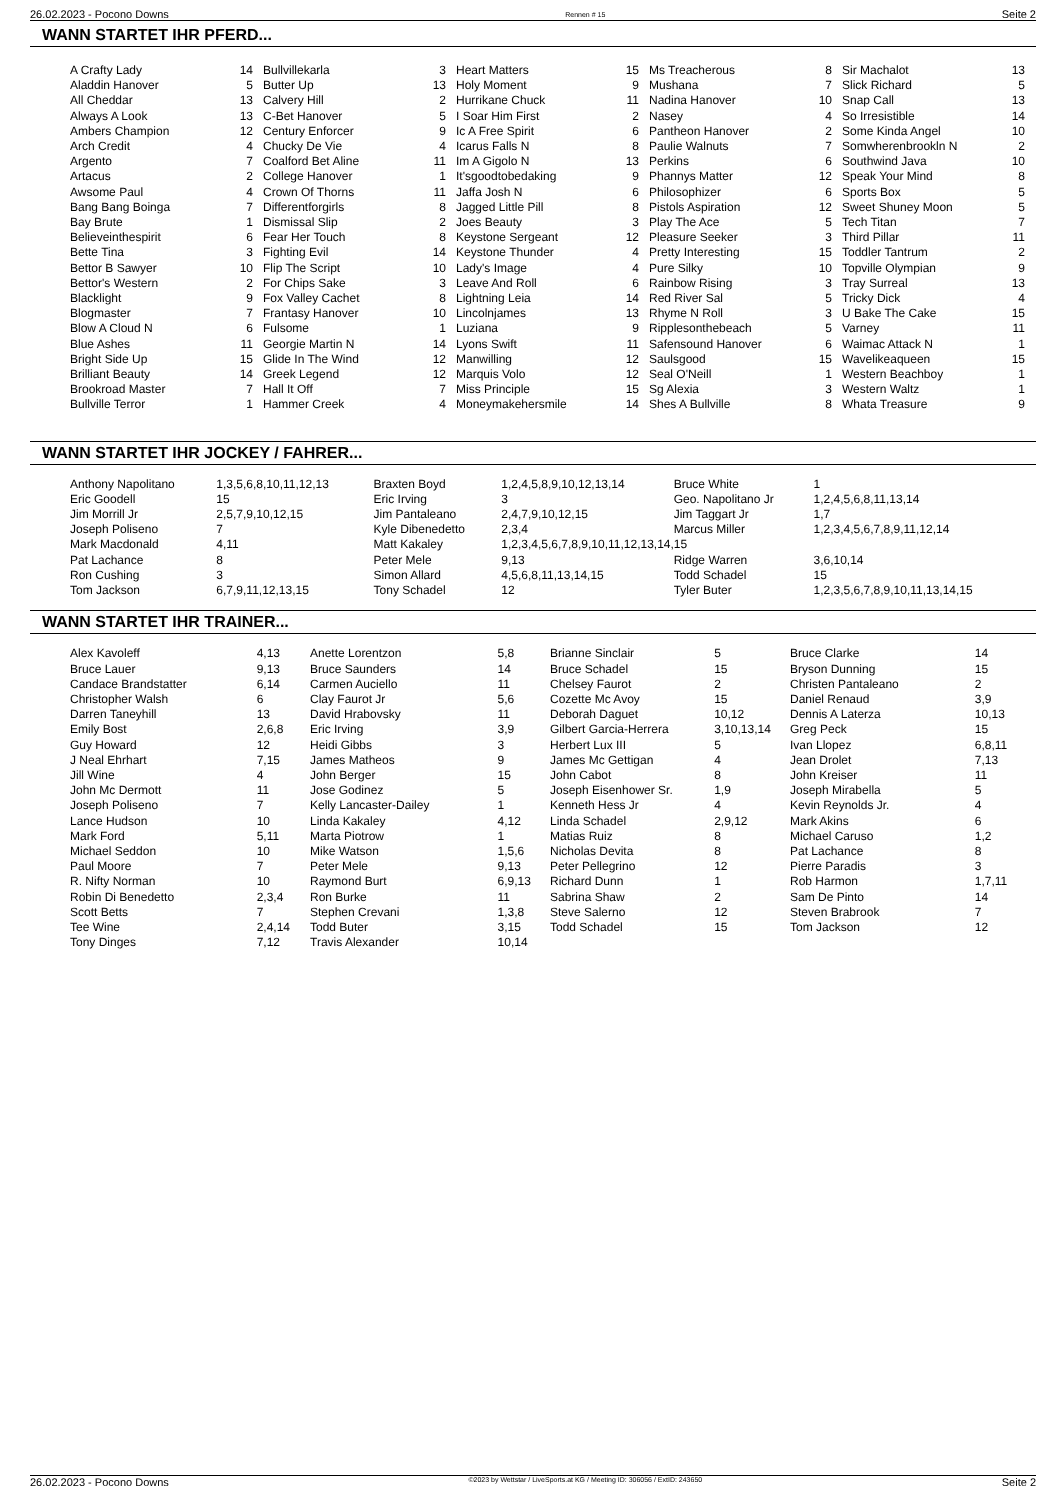26.02.2023 - Pocono Downs Rennen # 15 Seite 2
WANN STARTET IHR PFERD...
| A Crafty Lady | 14 |
| Aladdin Hanover | 5 |
| All Cheddar | 13 |
| Always A Look | 13 |
| Ambers Champion | 12 |
| Arch Credit | 4 |
| Argento | 7 |
| Artacus | 2 |
| Awsome Paul | 4 |
| Bang Bang Boinga | 7 |
| Bay Brute | 1 |
| Believeinthespirit | 6 |
| Bette Tina | 3 |
| Bettor B Sawyer | 10 |
| Bettor's Western | 2 |
| Blacklight | 9 |
| Blogmaster | 7 |
| Blow A Cloud N | 6 |
| Blue Ashes | 11 |
| Bright Side Up | 15 |
| Brilliant Beauty | 14 |
| Brookroad Master | 7 |
| Bullville Terror | 1 |
| Bullvillekarla | 3 |
| Butter Up | 13 |
| Calvery Hill | 2 |
| C-Bet Hanover | 5 |
| Century Enforcer | 9 |
| Chucky De Vie | 4 |
| Coalford Bet Aline | 11 |
| College Hanover | 1 |
| Crown Of Thorns | 11 |
| Differentforgirls | 8 |
| Dismissal Slip | 2 |
| Fear Her Touch | 8 |
| Fighting Evil | 14 |
| Flip The Script | 10 |
| For Chips Sake | 3 |
| Fox Valley Cachet | 8 |
| Frantasy Hanover | 10 |
| Fulsome | 1 |
| Georgie Martin N | 14 |
| Glide In The Wind | 12 |
| Greek Legend | 12 |
| Hall It Off | 7 |
| Hammer Creek | 4 |
| Heart Matters | 15 |
| Holy Moment | 9 |
| Hurrikane Chuck | 11 |
| I Soar Him First | 2 |
| Ic A Free Spirit | 6 |
| Icarus Falls N | 8 |
| Im A Gigolo N | 13 |
| It'sgoodtobedaking | 9 |
| Jaffa Josh N | 6 |
| Jagged Little Pill | 8 |
| Joes Beauty | 3 |
| Keystone Sergeant | 12 |
| Keystone Thunder | 4 |
| Lady's Image | 4 |
| Leave And Roll | 6 |
| Lightning Leia | 14 |
| Lincolnjames | 13 |
| Luziana | 9 |
| Lyons Swift | 11 |
| Manwilling | 12 |
| Marquis Volo | 12 |
| Miss Principle | 15 |
| Moneymakehersmile | 14 |
| Ms Treacherous | 8 |
| Mushana | 7 |
| Nadina Hanover | 10 |
| Nasey | 4 |
| Pantheon Hanover | 2 |
| Paulie Walnuts | 7 |
| Perkins | 6 |
| Phannys Matter | 12 |
| Philosophizer | 6 |
| Pistols Aspiration | 12 |
| Play The Ace | 5 |
| Pleasure Seeker | 3 |
| Pretty Interesting | 15 |
| Pure Silky | 10 |
| Rainbow Rising | 3 |
| Red River Sal | 5 |
| Rhyme N Roll | 3 |
| Ripplesonthebeach | 5 |
| Safensound Hanover | 6 |
| Saulsgood | 15 |
| Seal O'Neill | 1 |
| Sg Alexia | 3 |
| Shes A Bullville | 8 |
| Sir Machalot | 13 |
| Slick Richard | 5 |
| Snap Call | 13 |
| So Irresistible | 14 |
| Some Kinda Angel | 10 |
| Somwherenbrookln N | 2 |
| Southwind Java | 10 |
| Speak Your Mind | 8 |
| Sports Box | 5 |
| Sweet Shuney Moon | 5 |
| Tech Titan | 7 |
| Third Pillar | 11 |
| Toddler Tantrum | 2 |
| Topville Olympian | 9 |
| Tray Surreal | 13 |
| Tricky Dick | 4 |
| U Bake The Cake | 15 |
| Varney | 11 |
| Waimac Attack N | 1 |
| Wavelikeaqueen | 15 |
| Western Beachboy | 1 |
| Western Waltz | 1 |
| Whata Treasure | 9 |
WANN STARTET IHR JOCKEY / FAHRER...
| Anthony Napolitano | 1,3,5,6,8,10,11,12,13 | Braxten Boyd | 1,2,4,5,8,9,10,12,13,14 | Bruce White | 1 |
| Eric Goodell | 15 | Eric Irving | 3 | Geo. Napolitano Jr | 1,2,4,5,6,8,11,13,14 |
| Jim Morrill Jr | 2,5,7,9,10,12,15 | Jim Pantaleano | 2,4,7,9,10,12,15 | Jim Taggart Jr | 1,7 |
| Joseph Poliseno | 7 | Kyle Dibenedetto | 2,3,4 | Marcus Miller | 1,2,3,4,5,6,7,8,9,11,12,14 |
| Mark Macdonald | 4,11 | Matt Kakaley | 1,2,3,4,5,6,7,8,9,10,11,12,13,14,15 | | |
| Pat Lachance | 8 | Peter Mele | 9,13 | Ridge Warren | 3,6,10,14 |
| Ron Cushing | 3 | Simon Allard | 4,5,6,8,11,13,14,15 | Todd Schadel | 15 |
| Tom Jackson | 6,7,9,11,12,13,15 | Tony Schadel | 12 | Tyler Buter | 1,2,3,5,6,7,8,9,10,11,13,14,15 |
WANN STARTET IHR TRAINER...
| Alex Kavoleff | 4,13 |
| Bruce Lauer | 9,13 |
| Candace Brandstatter | 6,14 |
| Christopher Walsh | 6 |
| Darren Taneyhill | 13 |
| Emily Bost | 2,6,8 |
| Guy Howard | 12 |
| J Neal Ehrhart | 7,15 |
| Jill Wine | 4 |
| John Mc Dermott | 11 |
| Joseph Poliseno | 7 |
| Lance Hudson | 10 |
| Mark Ford | 5,11 |
| Michael Seddon | 10 |
| Paul Moore | 7 |
| R. Nifty Norman | 10 |
| Robin Di Benedetto | 2,3,4 |
| Scott Betts | 7 |
| Tee Wine | 2,4,14 |
| Tony Dinges | 7,12 |
| Anette Lorentzon | 5,8 |
| Bruce Saunders | 14 |
| Carmen Auciello | 11 |
| Clay Faurot Jr | 5,6 |
| David Hrabovsky | 11 |
| Eric Irving | 3,9 |
| Heidi Gibbs | 3 |
| James Matheos | 9 |
| John Berger | 15 |
| Jose Godinez | 5 |
| Kelly Lancaster-Dailey | 1 |
| Linda Kakaley | 4,12 |
| Marta Piotrow | 1 |
| Mike Watson | 1,5,6 |
| Peter Mele | 9,13 |
| Raymond Burt | 6,9,13 |
| Ron Burke | 11 |
| Stephen Crevani | 1,3,8 |
| Todd Buter | 3,15 |
| Travis Alexander | 10,14 |
| Brianne Sinclair | 5 |
| Bruce Schadel | 15 |
| Chelsey Faurot | 2 |
| Cozette Mc Avoy | 15 |
| Deborah Daguet | 10,12 |
| Gilbert Garcia-Herrera | 3,10,13,14 |
| Herbert Lux III | 5 |
| James Mc Gettigan | 4 |
| John Cabot | 8 |
| Joseph Eisenhower Sr. | 1,9 |
| Kenneth Hess Jr | 4 |
| Linda Schadel | 2,9,12 |
| Matias Ruiz | 8 |
| Nicholas Devita | 8 |
| Peter Pellegrino | 12 |
| Richard Dunn | 1 |
| Sabrina Shaw | 2 |
| Steve Salerno | 12 |
| Todd Schadel | 15 |
| Bruce Clarke | 14 |
| Bryson Dunning | 15 |
| Christen Pantaleano | 2 |
| Daniel Renaud | 3,9 |
| Dennis A Laterza | 10,13 |
| Greg Peck | 15 |
| Ivan Llopez | 6,8,11 |
| Jean Drolet | 7,13 |
| John Kreiser | 11 |
| Joseph Mirabella | 5 |
| Kevin Reynolds Jr. | 4 |
| Mark Akins | 6 |
| Michael Caruso | 1,2 |
| Pat Lachance | 8 |
| Pierre Paradis | 3 |
| Rob Harmon | 1,7,11 |
| Sam De Pinto | 14 |
| Steven Brabrook | 7 |
| Tom Jackson | 12 |
26.02.2023 - Pocono Downs ©2023 by Wettstar / LiveSports.at KG / Meeting ID: 306056 / ExtID: 243650 Seite 2